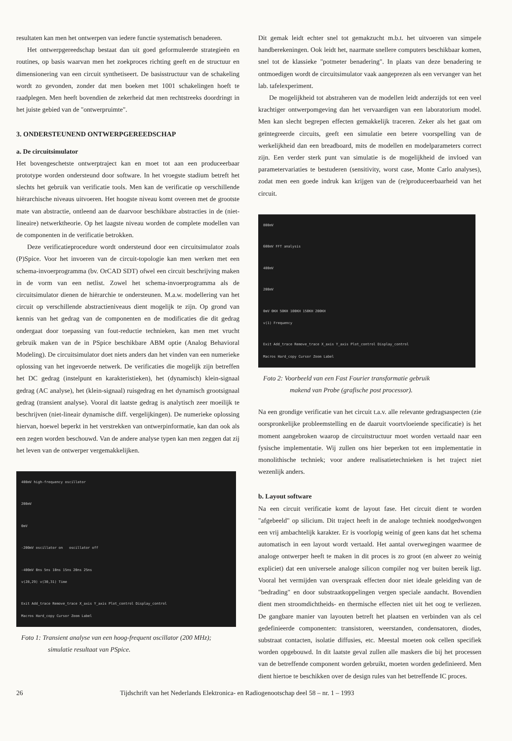resultaten kan men het ontwerpen van iedere functie systematisch benaderen.
Het ontwerpgereedschap bestaat dan uit goed geformuleerde strategieën en routines, op basis waarvan men het zoekproces richting geeft en de structuur en dimensionering van een circuit synthetiseert. De basisstructuur van de schakeling wordt zo gevonden, zonder dat men boeken met 1001 schakelingen hoeft te raadplegen. Men heeft bovendien de zekerheid dat men rechtstreeks doordringt in het juiste gebied van de "ontwerpruimte".
3. ONDERSTEUNEND ONTWERPGEREEDSCHAP
a. De circuitsimulator
Het bovengeschetste ontwerptraject kan en moet tot aan een produceerbaar prototype worden ondersteund door software. In het vroegste stadium betreft het slechts het gebruik van verificatie tools. Men kan de verificatie op verschillende hiërarchische niveaus uitvoeren. Het hoogste niveau komt overeen met de grootste mate van abstractie, ontleend aan de daarvoor beschikbare abstracties in de (niet-lineaire) netwerktheorie. Op het laagste niveau worden de complete modellen van de componenten in de verificatie betrokken.
Deze verificatieprocedure wordt ondersteund door een circuitsimulator zoals (P)Spice. Voor het invoeren van de circuit-topologie kan men werken met een schema-invoerprogramma (bv. OrCAD SDT) ofwel een circuit beschrijving maken in de vorm van een netlist. Zowel het schema-invoerprogramma als de circuitsimulator dienen de hiërarchie te ondersteunen. M.a.w. modellering van het circuit op verschillende abstractieniveaus dient mogelijk te zijn. Op grond van kennis van het gedrag van de componenten en de modificaties die dit gedrag ondergaat door toepassing van fout-reductie technieken, kan men met vrucht gebruik maken van de in PSpice beschikbare ABM optie (Analog Behavioral Modeling). De circuitsimulator doet niets anders dan het vinden van een numerieke oplossing van het ingevoerde netwerk. De verificaties die mogelijk zijn betreffen het DC gedrag (instelpunt en karakteristieken), het (dynamisch) klein-signaal gedrag (AC analyse), het (klein-signaal) ruisgedrag en het dynamisch grootsignaal gedrag (transient analyse). Vooral dit laatste gedrag is analytisch zeer moeilijk te beschrijven (niet-lineair dynamische diff. vergelijkingen). De numerieke oplossing hiervan, hoewel beperkt in het verstrekken van ontwerpinformatie, kan dan ook als een zegen worden beschouwd. Van de andere analyse typen kan men zeggen dat zij het leven van de ontwerper vergemakkelijken.
400mV high-frequency oscillator
200mV
0mV
-200mV oscillator on oscillator off
-400mV 0ns 5ns 10ns 15ns 20ns 25ns
v(28,29) v(30,31) Time
Exit Add_trace Remove_trace X_axis Y_axis Plot_control Display_control
Macros Hard_copy Cursor Zoom Label
Foto 1: Transient analyse van een hoog-frequent oscillator (200 MHz);
simulatie resultaat van PSpice.
Dit gemak leidt echter snel tot gemakzucht m.b.t. het uitvoeren van simpele handberekeningen. Ook leidt het, naarmate snellere computers beschikbaar komen, snel tot de klassieke "potmeter benadering". In plaats van deze benadering te ontmoedigen wordt de circuitsimulator vaak aangeprezen als een vervanger van het lab. tafelexperiment.
De mogelijkheid tot abstraheren van de modellen leidt anderzijds tot een veel krachtiger ontwerpomgeving dan het vervaardigen van een laboratorium model. Men kan slecht begrepen effecten gemakkelijk traceren. Zeker als het gaat om geïntegreerde circuits, geeft een simulatie een betere voorspelling van de werkelijkheid dan een breadboard, mits de modellen en modelparameters correct zijn. Een verder sterk punt van simulatie is de mogelijkheid de invloed van parametervariaties te bestuderen (sensitivity, worst case, Monte Carlo analyses), zodat men een goede indruk kan krijgen van de (re)produceerbaarheid van het circuit.
800mV
600mV FFT analysis
400mV
200mV
0mV 0KH 50KH 100KH 150KH 200KH
v(1) Frequency
Exit Add_trace Remove_trace X_axis Y_axis Plot_control Display_control
Macros Hard_copy Cursor Zoom Label
Foto 2: Voorbeeld van een Fast Fourier transformatie gebruik
makend van Probe (grafische post processor).
Na een grondige verificatie van het circuit t.a.v. alle relevante gedragsaspecten (zie oorspronkelijke probleemstelling en de daaruit voortvloeiende specificatie) is het moment aangebroken waarop de circuitstructuur moet worden vertaald naar een fysische implementatie. Wij zullen ons hier beperken tot een implementatie in monolithische techniek; voor andere realisatietechnieken is het traject niet wezenlijk anders.
b. Layout software
Na een circuit verificatie komt de layout fase. Het circuit dient te worden "afgebeeld" op silicium. Dit traject heeft in de analoge techniek noodgedwongen een vrij ambachtelijk karakter. Er is voorlopig weinig of geen kans dat het schema automatisch in een layout wordt vertaald. Het aantal overwegingen waarmee de analoge ontwerper heeft te maken in dit proces is zo groot (en alweer zo weinig expliciet) dat een universele analoge silicon compiler nog ver buiten bereik ligt. Vooral het vermijden van overspraak effecten door niet ideale geleiding van de "bedrading" en door substraatkoppelingen vergen speciale aandacht. Bovendien dient men stroomdichtheids- en thermische effecten niet uit het oog te verliezen. De gangbare manier van layouten betreft het plaatsen en verbinden van als cel gedefinieerde componenten: transistoren, weerstanden, condensatoren, diodes, substraat contacten, isolatie diffusies, etc. Meestal moeten ook cellen specifiek worden opgebouwd. In dit laatste geval zullen alle maskers die bij het processen van de betreffende component worden gebruikt, moeten worden gedefinieerd. Men dient hiertoe te beschikken over de design rules van het betreffende IC proces.
26 Tijdschrift van het Nederlands Elektronica- en Radiogenootschap deel 58 – nr. 1 – 1993